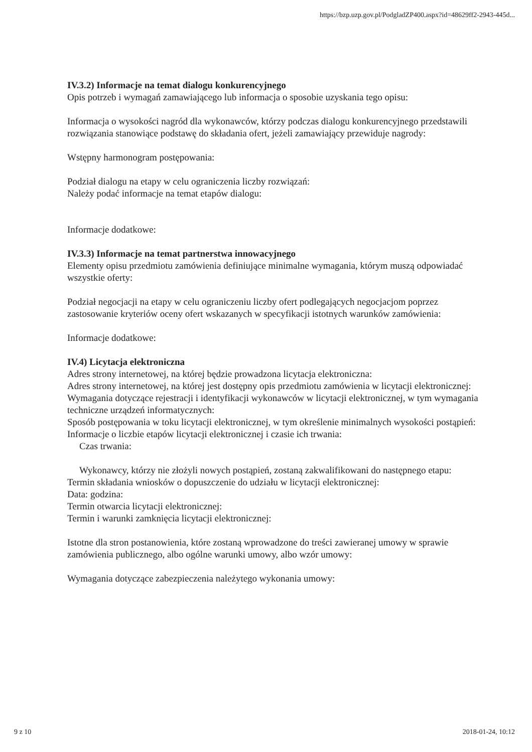https://bzp.uzp.gov.pl/PodgladZP400.aspx?id=48629ff2-2943-445d...
IV.3.2) Informacje na temat dialogu konkurencyjnego
Opis potrzeb i wymagań zamawiającego lub informacja o sposobie uzyskania tego opisu:
Informacja o wysokości nagród dla wykonawców, którzy podczas dialogu konkurencyjnego przedstawili rozwiązania stanowiące podstawę do składania ofert, jeżeli zamawiający przewiduje nagrody:
Wstępny harmonogram postępowania:
Podział dialogu na etapy w celu ograniczenia liczby rozwiązań:
Należy podać informacje na temat etapów dialogu:
Informacje dodatkowe:
IV.3.3) Informacje na temat partnerstwa innowacyjnego
Elementy opisu przedmiotu zamówienia definiujące minimalne wymagania, którym muszą odpowiadać wszystkie oferty:
Podział negocjacji na etapy w celu ograniczeniu liczby ofert podlegających negocjacjom poprzez zastosowanie kryteriów oceny ofert wskazanych w specyfikacji istotnych warunków zamówienia:
Informacje dodatkowe:
IV.4) Licytacja elektroniczna
Adres strony internetowej, na której będzie prowadzona licytacja elektroniczna:
Adres strony internetowej, na której jest dostępny opis przedmiotu zamówienia w licytacji elektronicznej:
Wymagania dotyczące rejestracji i identyfikacji wykonawców w licytacji elektronicznej, w tym wymagania techniczne urządzeń informatycznych:
Sposób postępowania w toku licytacji elektronicznej, w tym określenie minimalnych wysokości postąpień:
Informacje o liczbie etapów licytacji elektronicznej i czasie ich trwania:
Czas trwania:
Wykonawcy, którzy nie złożyli nowych postąpień, zostaną zakwalifikowani do następnego etapu:
Termin składania wniosków o dopuszczenie do udziału w licytacji elektronicznej:
Data: godzina:
Termin otwarcia licytacji elektronicznej:
Termin i warunki zamknięcia licytacji elektronicznej:
Istotne dla stron postanowienia, które zostaną wprowadzone do treści zawieranej umowy w sprawie zamówienia publicznego, albo ogólne warunki umowy, albo wzór umowy:
Wymagania dotyczące zabezpieczenia należytego wykonania umowy:
9 z 10 2018-01-24, 10:12